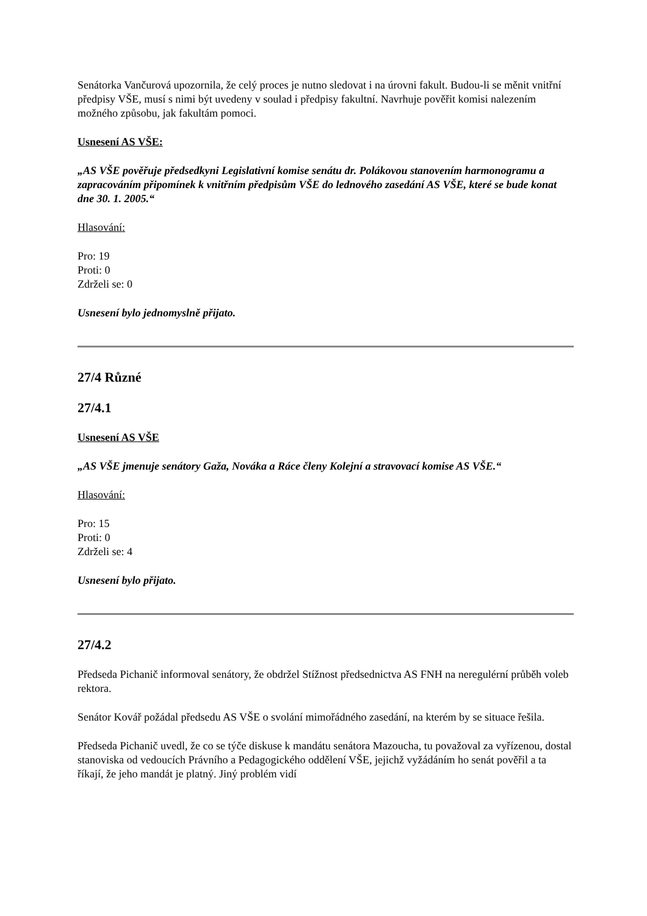Senátorka Vančurová upozornila, že celý proces je nutno sledovat i na úrovni fakult. Budou-li se měnit vnitřní předpisy VŠE, musí s nimi být uvedeny v soulad i předpisy fakultní. Navrhuje pověřit komisi nalezením možného způsobu, jak fakultám pomoci.
Usnesení AS VŠE:
„AS VŠE pověřuje předsedkyni Legislativní komise senátu dr. Polákovou stanovením harmonogramu a zapracováním připomínek k vnitřním předpisům VŠE do lednového zasedání AS VŠE, které se bude konat dne 30. 1. 2005.“
Hlasování:
Pro: 19
Proti: 0
Zdrželi se: 0
Usnesení bylo jednomyslně přijato.
27/4 Různé
27/4.1
Usnesení AS VŠE
„AS VŠE jmenuje senátory Gaža, Nováka a Ráce členy Kolejní a stravovací komise AS VŠE.“
Hlasování:
Pro: 15
Proti: 0
Zdrželi se: 4
Usnesení bylo přijato.
27/4.2
Předseda Pichanič informoval senátory, že obdržel Stížnost předsednictva AS FNH na neregulérní průběh voleb rektora.
Senátor Kovář požádal předsedu AS VŠE o svolání mimořádného zasedání, na kterém by se situace řešila.
Předseda Pichanič uvedl, že co se týče diskuse k mandátu senátora Mazoucha, tu považoval za vyřízenou, dostal stanoviska od vedoucích Právního a Pedagogického oddělení VŠE, jejichž vyžádáním ho senát pověřil a ta říkají, že jeho mandát je platný. Jiný problém vidí